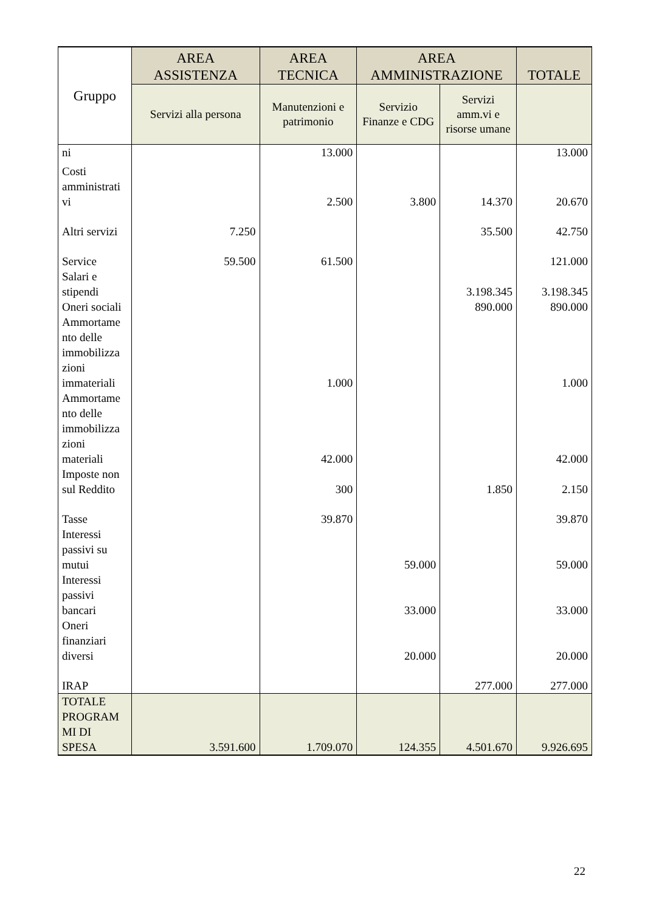| Gruppo | AREA ASSISTENZA | AREA TECNICA | AREA AMMINISTRAZIONE | | TOTALE |
| --- | --- | --- | --- | --- | --- |
| | Servizi alla persona | Manutenzioni e patrimonio | Servizio Finanze e CDG | Servizi amm.vi e risorse umane | |
| ni | | 13.000 | | | 13.000 |
| Costi amministrati vi | | 2.500 | 3.800 | 14.370 | 20.670 |
| Altri servizi | 7.250 | | | 35.500 | 42.750 |
| Service | 59.500 | 61.500 | | | 121.000 |
| Salari e stipendi | | | | 3.198.345 | 3.198.345 |
| Oneri sociali | | | | 890.000 | 890.000 |
| Ammortame nto delle immobilizza zioni immateriali | | 1.000 | | | 1.000 |
| Ammortame nto delle immobilizza zioni materiali | | 42.000 | | | 42.000 |
| Imposte non sul Reddito | | 300 | | 1.850 | 2.150 |
| Tasse | | 39.870 | | | 39.870 |
| Interessi passivi su mutui | | | 59.000 | | 59.000 |
| Interessi passivi bancari | | | 33.000 | | 33.000 |
| Oneri finanziari diversi | | | 20.000 | | 20.000 |
| IRAP | | | | 277.000 | 277.000 |
| TOTALE PROGRAM MI DI SPESA | 3.591.600 | 1.709.070 | 124.355 | 4.501.670 | 9.926.695 |
22